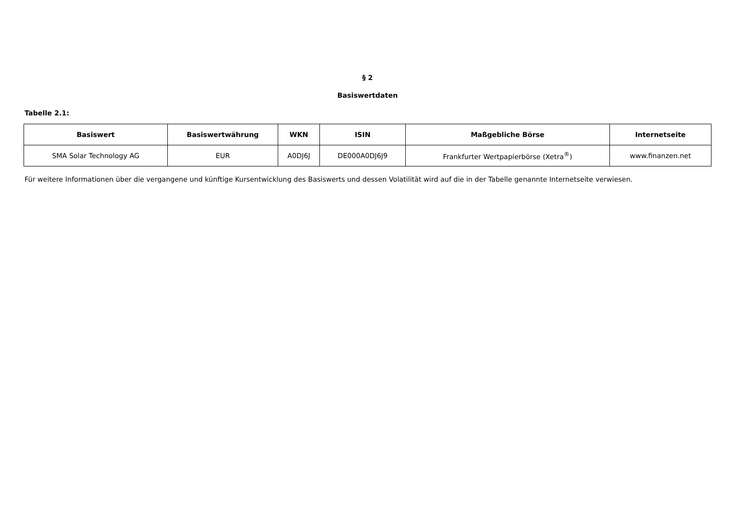§ 2
Basiswertdaten
Tabelle 2.1:
| Basiswert | Basiswertwährung | WKN | ISIN | Maßgebliche Börse | Internetseite |
| --- | --- | --- | --- | --- | --- |
| SMA Solar Technology AG | EUR | A0DJ6J | DE000A0DJ6J9 | Frankfurter Wertpapierbörse (Xetra<sup>®</sup>) | www.finanzen.net |
Für weitere Informationen über die vergangene und künftige Kursentwicklung des Basiswerts und dessen Volatilität wird auf die in der Tabelle genannte Internetseite verwiesen.